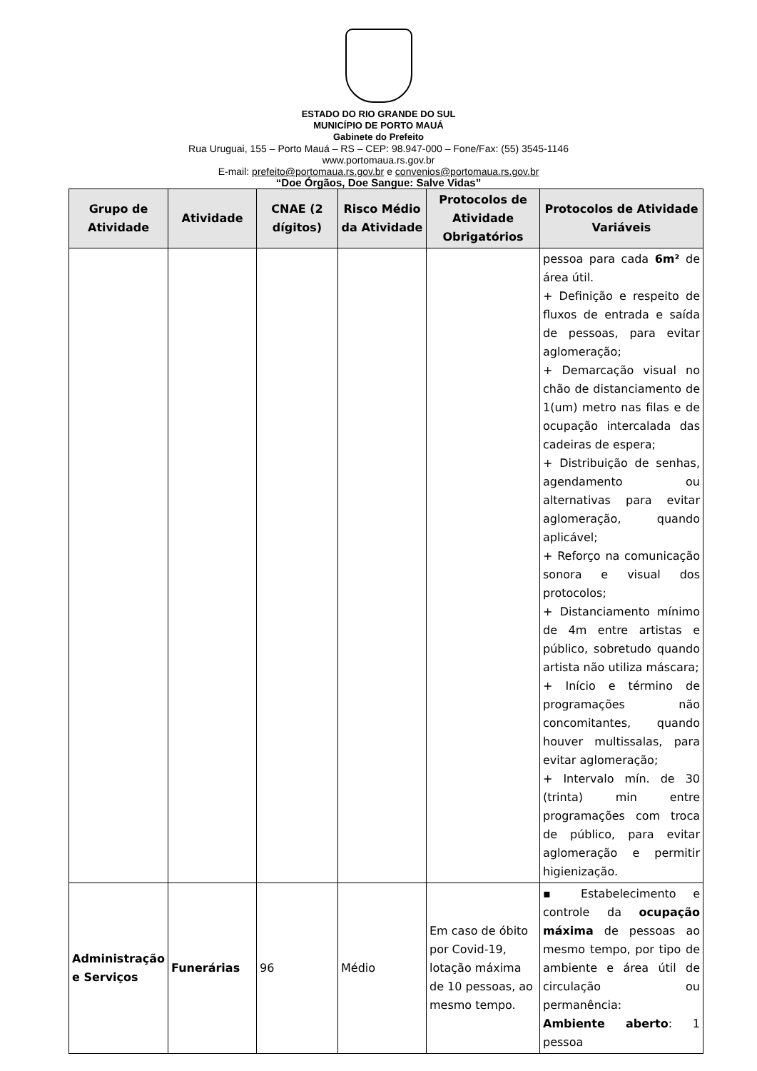ESTADO DO RIO GRANDE DO SUL
MUNICÍPIO DE PORTO MAUÁ
Gabinete do Prefeito
Rua Uruguai, 155 – Porto Mauá – RS – CEP: 98.947-000 – Fone/Fax: (55) 3545-1146
www.portomaua.rs.gov.br
E-mail: prefeito@portomaua.rs.gov.br e convenios@portomaua.rs.gov.br
“Doe Órgãos, Doe Sangue: Salve Vidas”
| Grupo de Atividade | Atividade | CNAE (2 dígitos) | Risco Médio da Atividade | Protocolos de Atividade Obrigatórios | Protocolos de Atividade Variáveis |
| --- | --- | --- | --- | --- | --- |
| | | | | | pessoa para cada 6m² de área útil. + Definição e respeito de fluxos de entrada e saída de pessoas, para evitar aglomeração; + Demarcação visual no chão de distanciamento de 1(um) metro nas filas e de ocupação intercalada das cadeiras de espera; + Distribuição de senhas, agendamento ou alternativas para evitar aglomeração, quando aplicável; + Reforço na comunicação sonora e visual dos protocolos; + Distanciamento mínimo de 4m entre artistas e público, sobretudo quando artista não utiliza máscara; + Início e término de programações não concomitantes, quando houver multissalas, para evitar aglomeração; + Intervalo mín. de 30 (trinta) min entre programações com troca de público, para evitar aglomeração e permitir higienização. |
| Administração e Serviços | Funerárias | 96 | Médio | Em caso de óbito por Covid-19, lotação máxima de 10 pessoas, ao mesmo tempo. | ▪ Estabelecimento e controle da ocupação máxima de pessoas ao mesmo tempo, por tipo de ambiente e área útil de circulação ou permanência: Ambiente aberto : 1 pessoa |